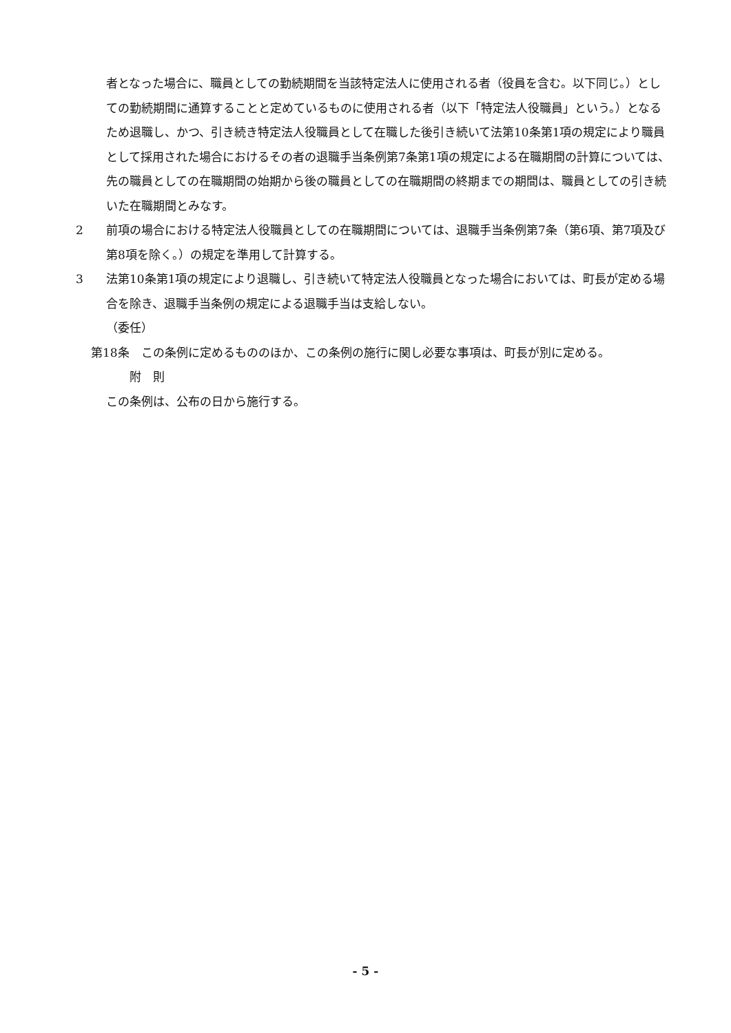者となった場合に、職員としての勤続期間を当該特定法人に使用される者（役員を含む。以下同じ。）としての勤続期間に通算することと定めているものに使用される者（以下「特定法人役職員」という。）となるため退職し、かつ、引き続き特定法人役職員として在職した後引き続いて法第10条第1項の規定により職員として採用された場合におけるその者の退職手当条例第7条第1項の規定による在職期間の計算については、先の職員としての在職期間の始期から後の職員としての在職期間の終期までの期間は、職員としての引き続いた在職期間とみなす。
2 前項の場合における特定法人役職員としての在職期間については、退職手当条例第7条（第6項、第7項及び第8項を除く。）の規定を準用して計算する。
3 法第10条第1項の規定により退職し、引き続いて特定法人役職員となった場合においては、町長が定める場合を除き、退職手当条例の規定による退職手当は支給しない。
（委任）
第18条　この条例に定めるもののほか、この条例の施行に関し必要な事項は、町長が別に定める。
附　則
この条例は、公布の日から施行する。
- 5 -